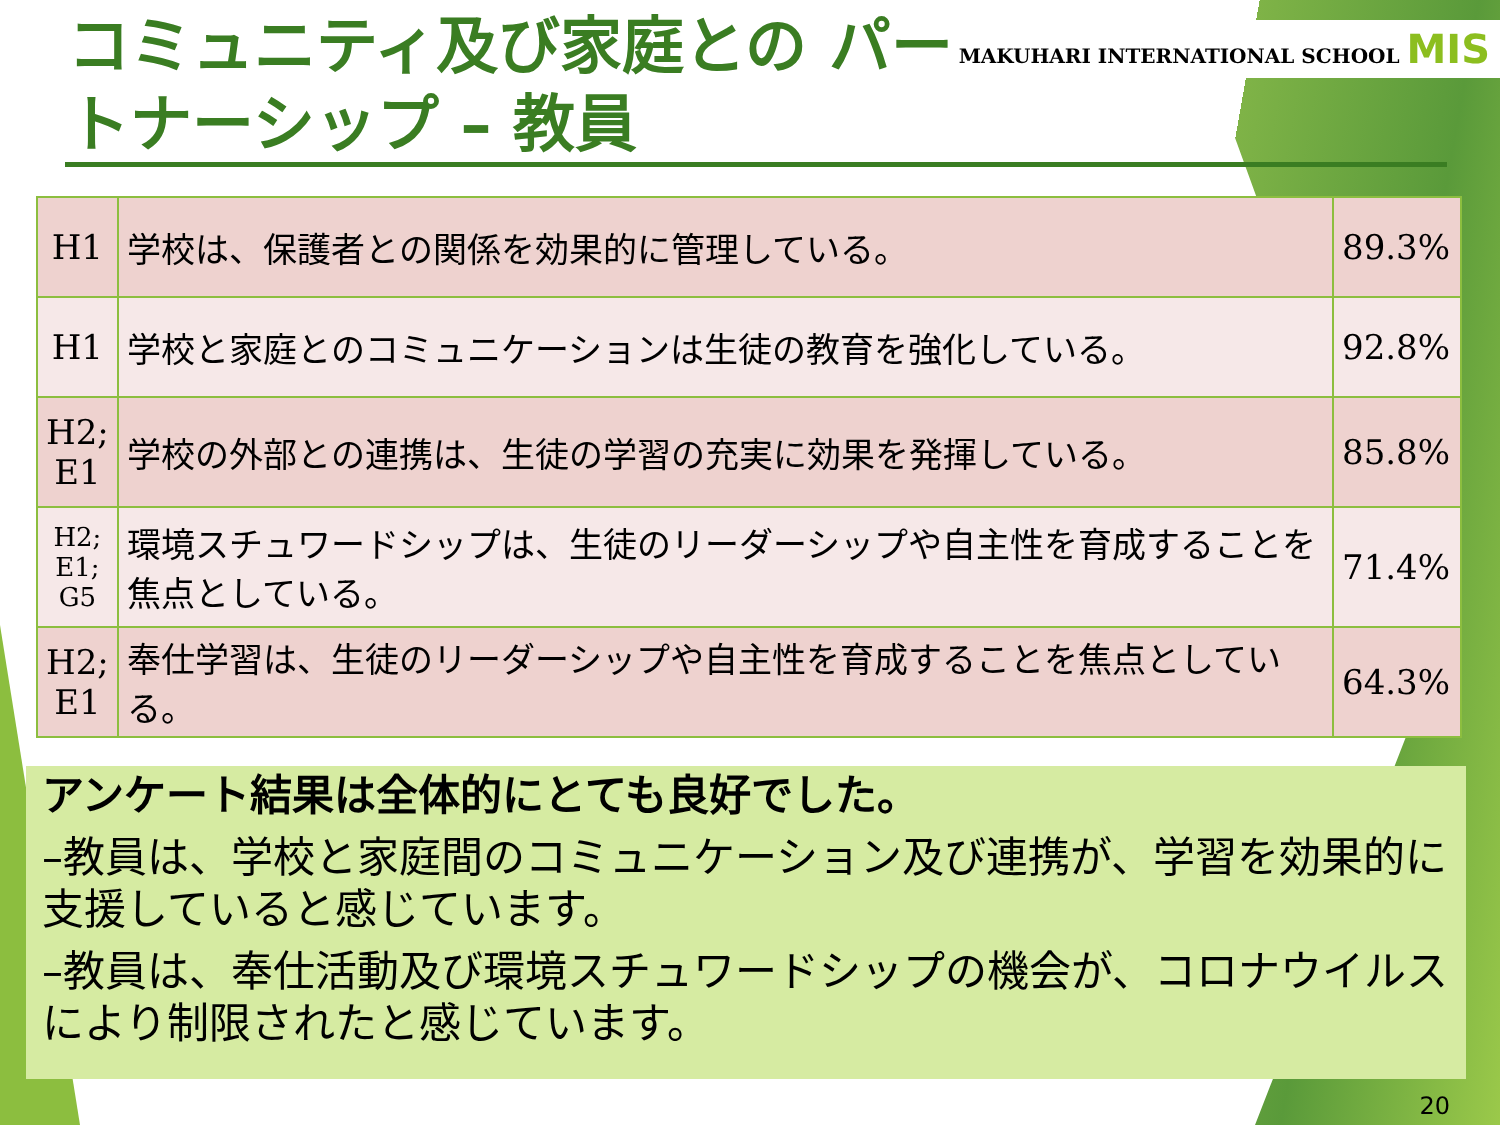コミュニティ及び家庭との パートナーシップ – 教員
MAKUHARI INTERNATIONAL SCHOOL MIS
| H1 | 学校は、保護者との関係を効果的に管理している。 | 89.3% |
| H1 | 学校と家庭とのコミュニケーションは生徒の教育を強化している。 | 92.8% |
| H2; E1 | 学校の外部との連携は、生徒の学習の充実に効果を発揮している。 | 85.8% |
| H2; E1; G5 | 環境スチュワードシップは、生徒のリーダーシップや自主性を育成することを焦点としている。 | 71.4% |
| H2; E1 | 奉仕学習は、生徒のリーダーシップや自主性を育成することを焦点としている。 | 64.3% |
アンケート結果は全体的にとても良好でした。
–教員は、学校と家庭間のコミュニケーション及び連携が、学習を効果的に支援していると感じています。
–教員は、奉仕活動及び環境スチュワードシップの機会が、コロナウイルスにより制限されたと感じています。
20